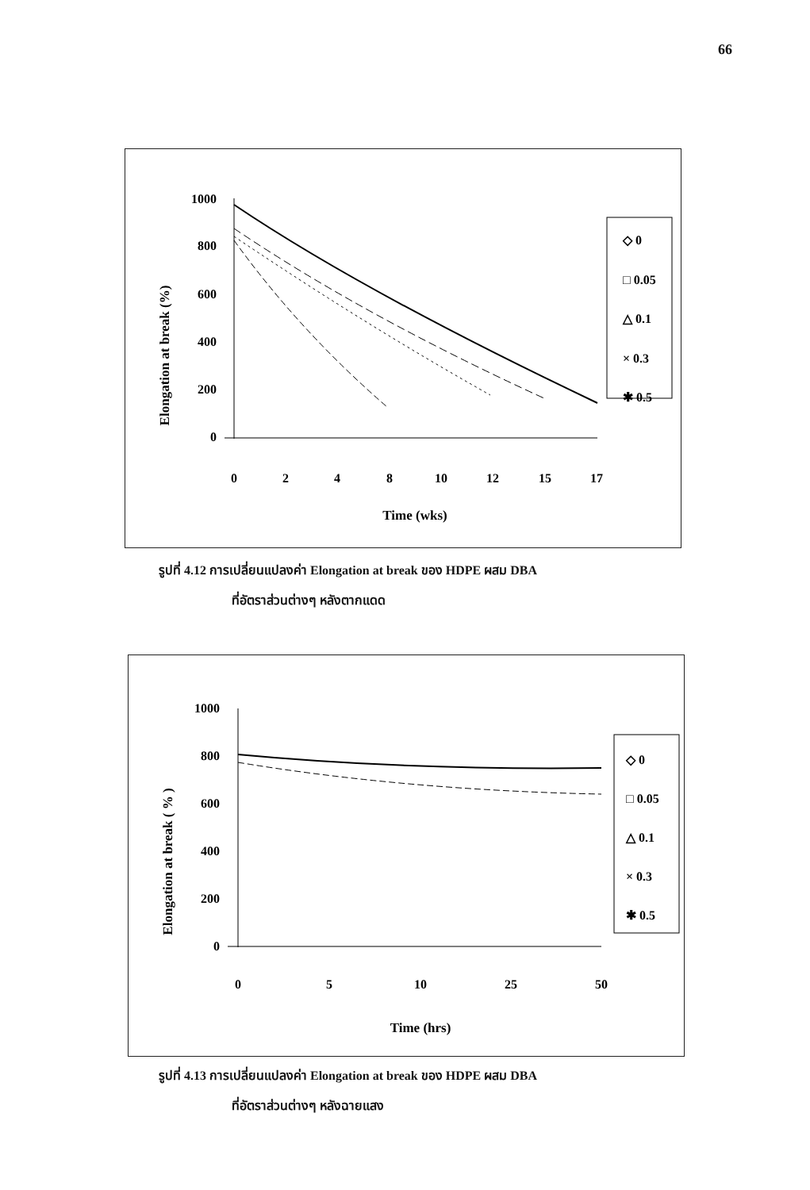66
Elongation at break (%)
1000
800
600
400
200
0
0
2
4
8
10
12
15
17
Time (wks)
◇ 0
□ 0.05
△ 0.1
× 0.3
✱ 0.5
รูปที่ 4.12 การเปลี่ยนแปลงค่า Elongation at break ของ HDPE ผสม DBA
ที่อัตราส่วนต่างๆ หลังตากแดด
Elongation at break ( % )
1000
800
600
400
200
0
0
5
10
25
50
Time (hrs)
◇ 0
□ 0.05
△ 0.1
× 0.3
✱ 0.5
รูปที่ 4.13 การเปลี่ยนแปลงค่า Elongation at break ของ HDPE ผสม DBA
ที่อัตราส่วนต่างๆ หลังฉายแสง